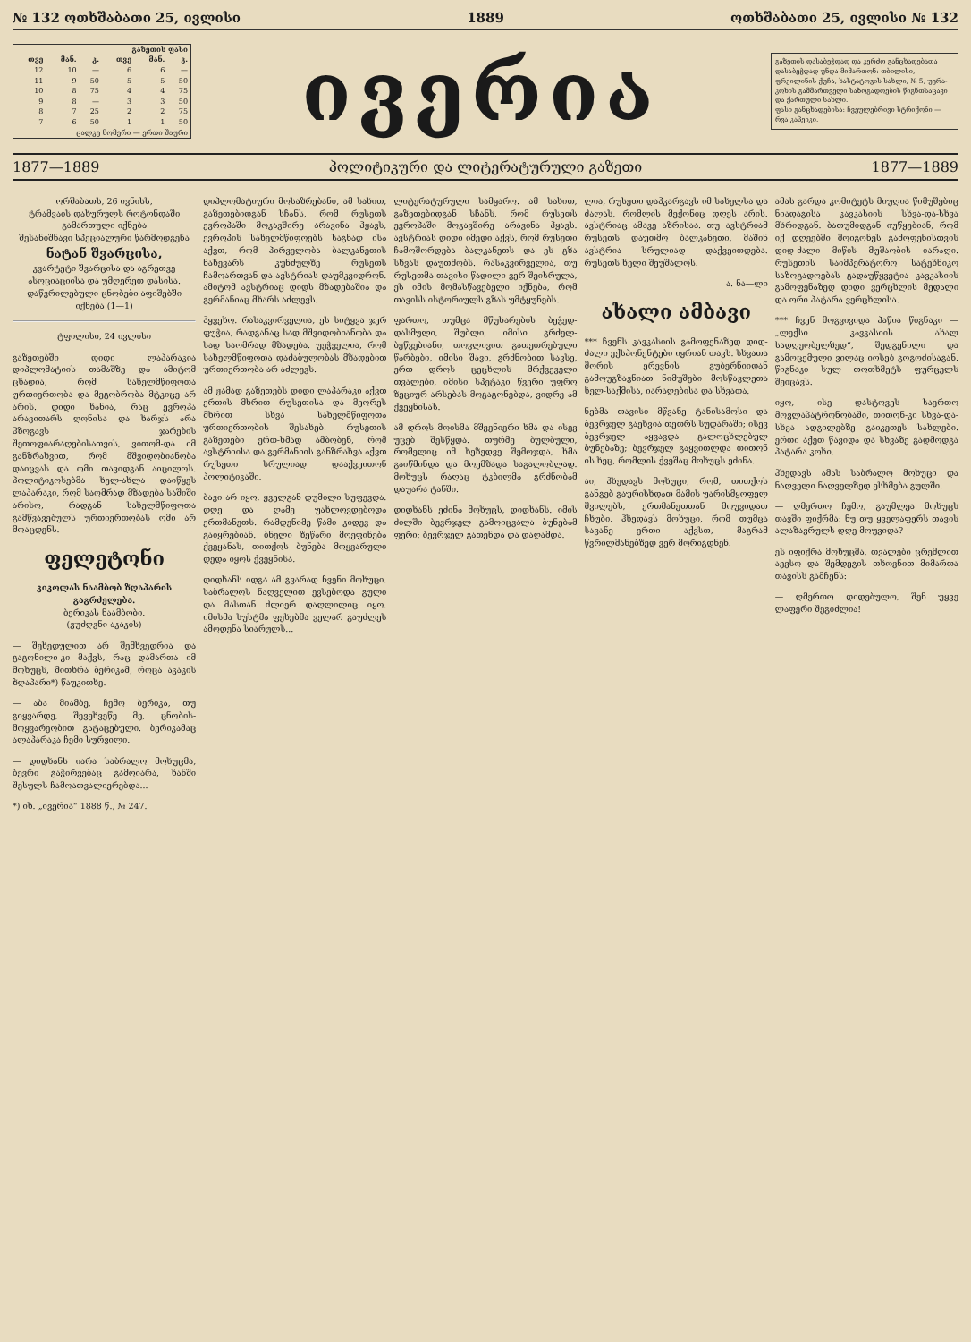№ 132 ოთხშაბათი 25, ივლისი 1889 ოთხშაბათი 25, ივლისი № 132
| გაზეთის ფასი | | | | | |
| --- | --- | --- | --- | --- | --- |
| თვე | მან. | კ. | თვე | მან. | კ. |
| 12 | 10 | — | 6 | 6 | — |
| 11 | 9 | 50 | 5 | 5 | 50 |
| 10 | 8 | 75 | 4 | 4 | 75 |
| 9 | 8 | — | 3 | 3 | 50 |
| 8 | 7 | 25 | 2 | 2 | 75 |
| 7 | 6 | 50 | 1 | 1 | 50 |
| ცალკე ნომერი — ერთი შაური | | | | | |
ივერია
გაზეთის დასაბეჭდად და კერძო განცხადებათა დასაბეჭდად უნდა მიმართონ: თბილისი, ფრეილინის ქუჩა, ხასტატოვის სახლი, № 5, უერა-კოხის გამმართველი საზოგადოების წიგნთსაცავი და ქართული სახლი.
ფასი განცხადებისა: ჩვეულებრივი სტრიქონი — რვა კაპეიკი.
1877—1889 პოლიტიკური და ლიტერატურული გაზეთი 1877—1889
ორშაბათს, 26 ივნისს,
ტრამვაის დახურულს როტონდაში
გამართული იქნება
შესანიშნავი სპეციალური წარმოდგენა
ნატან შვარცისა,
კვარტეტი შვარცისა და აგრეთვე ასოციაციისა და უმღერეთ დასისა.
დაწვრილებული ცნობები აფიშებში იქნება (1—1)
ტფილისი, 24 ივლისი
გაზეთებში დიდი ლაპარაკია დიპლომატიის თამაშზე და ამიტომ ცხადია, რომ სახელმწიფოთა ურთიერთობა და მეგობრობა მტკიცე არ არის. დიდი ხანია, რაც ევროპა არავითარს ღონისა და ხარჯს არა ჰზოგავს ჯარების შეთოფიარაღებისათვის, ვითომ-და იმ განზრახვით, რომ მშვიდობიანობა დაიცვას და ომი თავიდგან აიცილოს. პოლიტიკოსებმა ხელ-ახლა დაიწყეს ლაპარაკი, რომ საომრად მზადება საშიში არისო, რადგან სახელმწიფოთა გამწვავებულს ურთიერთობას ომი არ მოაცდენს.
ფელეტონი
კიკოლას ნაამბობ ზღაპარის გაგრძელება.
ბერიკას ნაამბობი.
(ვუძღვნი აკაკის)
— შეხედულით არ შემხვედრია და გაგონილი-კი მაქვს, რაც დამართა იმ მოხუცს, მითხრა ბერიკამ, როცა აკაკის ზღაპარი*) წაუკითხე.
— აბა მიამბე, ჩემო ბერიკა, თუ გიყვარდე, შევეხვეწე მე, ცნობის-მოყვარეობით გატაცებული. ბერიკამაც ალაპარაკა ჩემი სურვილი.
— დიდხანს იარა საბრალო მოხუცმა, ბევრი გაჭირვებაც გამოიარა, ხანში შესულს ჩამოათვალიერებდა...
*) იხ. „ივერია“ 1888 წ., № 247.
დიპლომატიური მოსაზრებანი, ამ სახით, გაზეთებიდგან სჩანს, რომ რუსეთს ევროპაში მოკავშირე არავინა ჰყავს, ევროპის სახელმწიფოებს საგნად ისა აქვთ, რომ პირველობა ბალკანეთის ნახევარს კუნძულზე რუსეთს ჩამოართვან და ავსტრიას დაუმკვიდრონ. ამიტომ ავსტრიაც დიდს მზადებაშია და გერმანიაც მხარს აძლევს.
ჰყვეხო. რასაკვირველია, ეს სიტყვა ჯერ ფუჭია, რადგანაც სად მშვიდობიანობა და სად საომრად მზადება. უეჭველია, რომ სახელმწიფოთა დაძაბულობას მზადებით ურთიერთობა არ აძლევს.
ამ ჟამად გაზეთებს დიდი ლაპარაკი აქვთ ერთის მხრით რუსეთისა და მეორეს მხრით სხვა სახელმწიფოთა ურთიერთობის შესახებ. რუსეთის გაზეთები ერთ-ხმად ამბობენ, რომ ავსტრიისა და გერმანიის განზრახვა აქვთ რუსეთი სრულიად დააქვეითონ პოლიტიკაში.
ბავი არ იყო, ყველგან დუმილი სუფევდა. დღე და ღამე უახლოვდებოდა ერთმანეთს: რამდენიმე წამი კიდევ და გაიყრებიან. ბნელი ზეწარი მოეფინება ქვეყანას, თითქოს ბუნება მოყვარული დედა იყოს ქვეყნისა.
დიდხანს იდგა ამ გვარად ჩვენი მოხუცი. საბრალოს ნაღველით ევსებოდა გული და მასთან ძლიერ დაღლილიც იყო. იმისმა სუსტმა ფეხებმა ველარ გაუძლეს ამოდენა სიარულს...
ლიტერატურული სამყარო. ამ სახით, გაზეთებიდგან სჩანს, რომ რუსეთს ევროპაში მოკავშირე არავინა ჰყავს. ავსტრიას დიდი იმედი აქვს, რომ რუსეთი ჩამოშორდება ბალკანეთს და ეს გზა სხვას დაუთმობს. რასაკვირველია, თუ რუსეთმა თავისი წადილი ვერ შეისრულა, ეს იმის მომასწავებელი იქნება, რომ თავისს ისტორიულს გზას უმტყუნებს.
ფართო, თუმცა მწუხარების ბეჭედ-დასმული, შუბლი, იმისი გრძელ-ბეწვებიანი, თოვლივით გათეთრებული წარბები, იმისი შავი, გრძნობით სავსე, ერთ დროს ცეცხლის მრქვეველი თვალები, იმისი სპეტაკი წვერი უფრო ზეციურ არსებას მოგაგონებდა, ვიდრე ამ ქვეყნისას.
ამ დროს მოისმა მშვენიერი ხმა და ისევ უცებ შესწყდა. თურმე ბულბული, რომელიც იმ ხეზედვე შემოჯდა, ხმა გაიწმინდა და მოემზადა საგალობლად. მოხუცს რაღაც ტკბილმა გრძნობამ დაუარა ტანში.
დიდხანს ეძინა მოხუცს, დიდხანს. იმის ძილში ბევრჯელ გამოიცვალა ბუნებამ ფერი; ბევრჯელ გათენდა და დაღამდა.
ლია, რუსეთი დაჰკარგავს იმ სახელსა და ძალას, რომლის მექონიც დღეს არის. ავსტრიაც ამავე აზრისაა. თუ ავსტრიამ რუსეთს დაუთმო ბალკანეთი, მაშინ ავსტრია სრულიად დაქვეითდება. რუსეთს ხელი შეუშალოს.
ა. ნა—ლი
ახალი ამბავი
*** ჩვენს კავკასიის გამოფენაზედ დიდ-ძალი ექსპონენტები იყრიან თავს. სხვათა შორის ერევნის გუბერნიიდან გამოუგზავნიათ ნიმუშები მოსწავლეთა ხელ-საქმისა, იარაღებისა და სხვათა.
ნებმა თავისი მწვანე ტანისამოსი და ბევრჯელ გაეხვია თეთრს სუდარაში; ისევ ბევრჯელ აყვავდა გალოცხლებულ ბუნებაზე; ბევრჯელ გაყვითლდა თითონ ის ხეც, რომლის ქვეშაც მოხუცს ეძინა.
აი, ჰხედავს მოხუცი, რომ, თითქოს განგებ გაურისხდათ მამის უარისმყოფელ შვილებს, ერთმანეთთან მოუვიდათ ჩხუბი. ჰხედავს მოხუცი, რომ თუმცა სავანე ერთი აქვსთ, მაგრამ წვრილმანებზედ ვერ მორიგდნენ.
ამას გარდა კომიტეტს მიუღია წიმუშებიც ნიადაგისა კავკასიის სხვა-და-სხვა მხრიდგან. ბათუმიდგან იუწყებიან, რომ იქ დღეებში მოიგონეს გამოფენისთვის დიდ-ძალი მიწის მუშაობის იარაღი. რუსეთის საიმპერატორო სატეხნიკო საზოგადოებას გადაუწყვეტია კავკასიის გამოფენაზედ დიდი ვერცხლის მედალი და ორი პატარა ვერცხლისა.
*** ჩვენ მოგვივიდა პაწია წიგნაკი — „ლექსი კავკასიის ახალ სადღეობელზედ“, შედგენილი და გამოცემული ვილაც იოსებ გოგოძისაგან. წიგნაკი სულ თოთხმეტს ფურცელს შეიცავს.
იყო, ისე დასტოვეს საერთო მოვლაპატრონობაში, თითონ-კი სხვა-და-სხვა ადგილებზე გაიკეთეს სახლები. ერთი აქეთ წავიდა და სხვაზე გადმოდგა პატარა კოხი.
ჰხედავს ამას საბრალო მოხუცი და ნაღველი ნაღველზედ ესხმება გულში.
— ღმერთო ჩემო, გაუმლეა მოხუცს თავში ფიქრმა: ნუ თუ ყველაფერს თავის ალაზავრულს დღე მოუვიდა?
ეს იფიქრა მოხუცმა, თვალები ცრემლით აევსო და შემდეგის თხოვნით მიმართა თავისს გამჩენს:
— ღმერთო დიდებულო, შენ უყვე ლაფერი შეგიძლია!